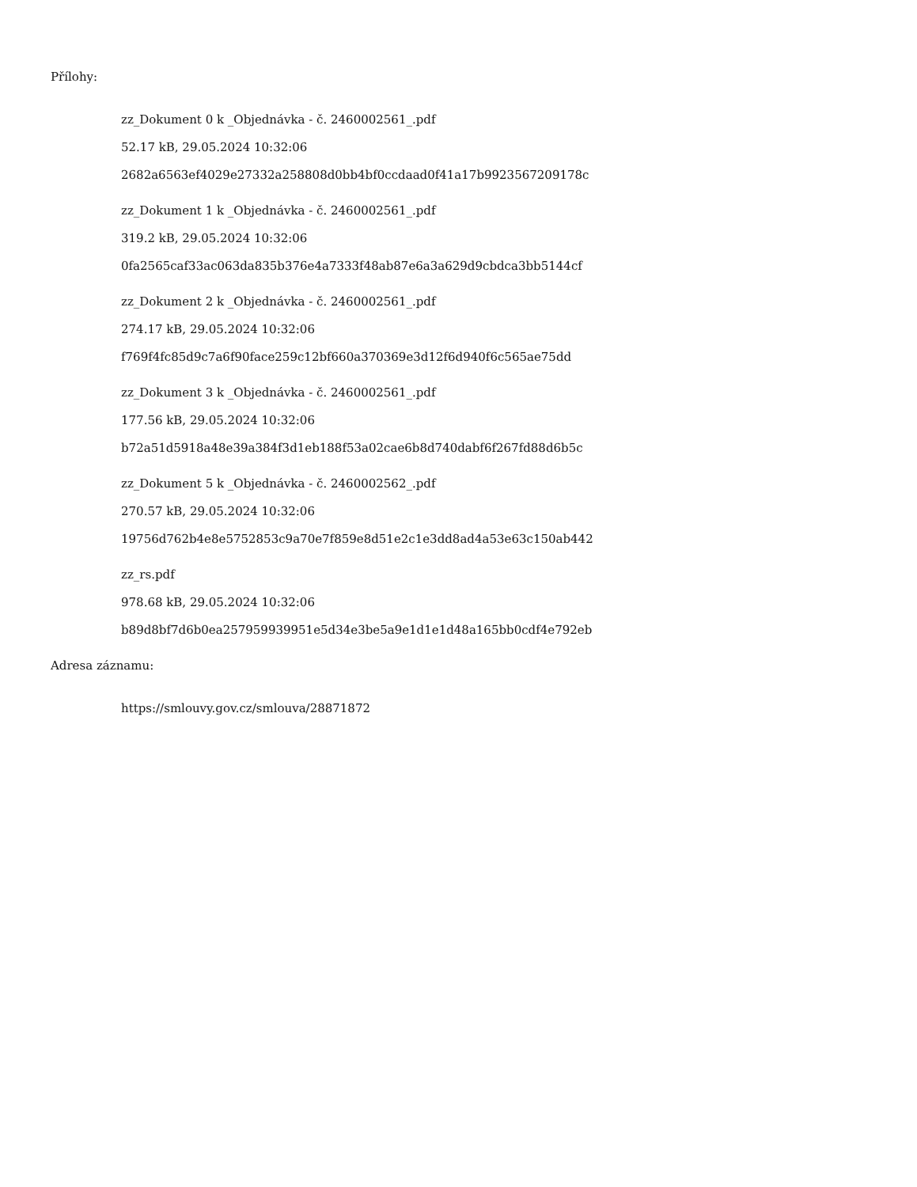Přílohy:
zz_Dokument 0 k _Objednávka - č. 2460002561_.pdf
52.17 kB, 29.05.2024 10:32:06
2682a6563ef4029e27332a258808d0bb4bf0ccdaad0f41a17b9923567209178c
zz_Dokument 1 k _Objednávka - č. 2460002561_.pdf
319.2 kB, 29.05.2024 10:32:06
0fa2565caf33ac063da835b376e4a7333f48ab87e6a3a629d9cbdca3bb5144cf
zz_Dokument 2 k _Objednávka - č. 2460002561_.pdf
274.17 kB, 29.05.2024 10:32:06
f769f4fc85d9c7a6f90face259c12bf660a370369e3d12f6d940f6c565ae75dd
zz_Dokument 3 k _Objednávka - č. 2460002561_.pdf
177.56 kB, 29.05.2024 10:32:06
b72a51d5918a48e39a384f3d1eb188f53a02cae6b8d740dabf6f267fd88d6b5c
zz_Dokument 5 k _Objednávka - č. 2460002562_.pdf
270.57 kB, 29.05.2024 10:32:06
19756d762b4e8e5752853c9a70e7f859e8d51e2c1e3dd8ad4a53e63c150ab442
zz_rs.pdf
978.68 kB, 29.05.2024 10:32:06
b89d8bf7d6b0ea257959939951e5d34e3be5a9e1d1e1d48a165bb0cdf4e792eb
Adresa záznamu:
https://smlouvy.gov.cz/smlouva/28871872